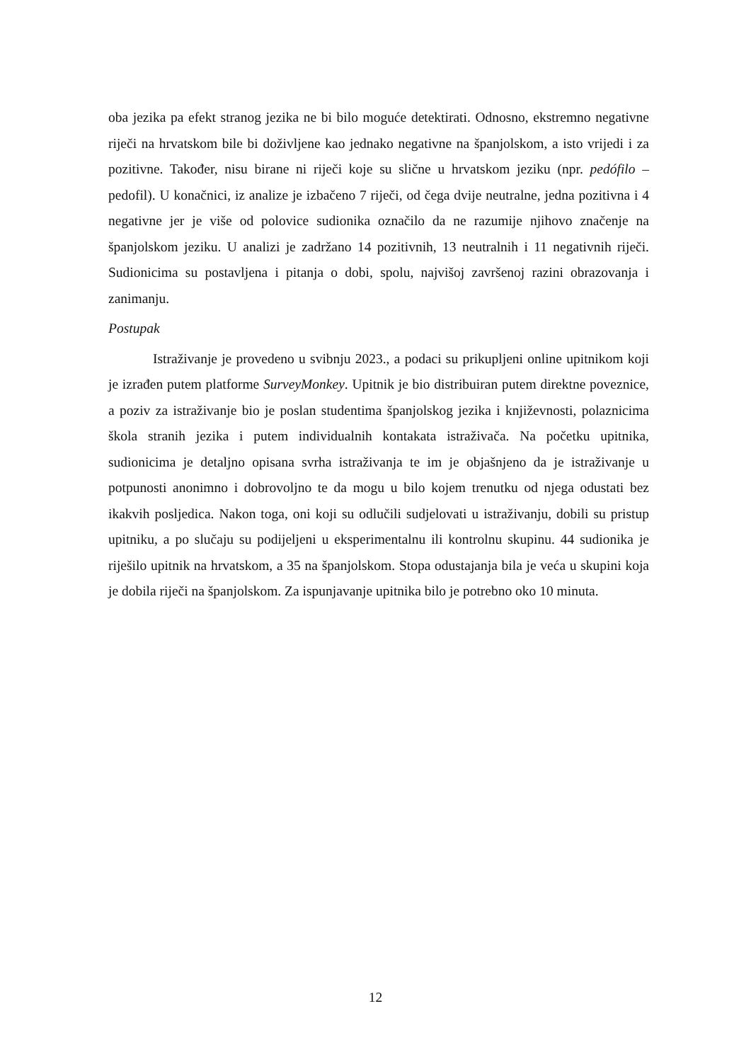oba jezika pa efekt stranog jezika ne bi bilo moguće detektirati. Odnosno, ekstremno negativne riječi na hrvatskom bile bi doživljene kao jednako negativne na španjolskom, a isto vrijedi i za pozitivne. Također, nisu birane ni riječi koje su slične u hrvatskom jeziku (npr. pedófilo – pedofil). U konačnici, iz analize je izbačeno 7 riječi, od čega dvije neutralne, jedna pozitivna i 4 negativne jer je više od polovice sudionika označilo da ne razumije njihovo značenje na španjolskom jeziku. U analizi je zadržano 14 pozitivnih, 13 neutralnih i 11 negativnih riječi. Sudionicima su postavljena i pitanja o dobi, spolu, najvišoj završenoj razini obrazovanja i zanimanju.
Postupak
Istraživanje je provedeno u svibnju 2023., a podaci su prikupljeni online upitnikom koji je izrađen putem platforme SurveyMonkey. Upitnik je bio distribuiran putem direktne poveznice, a poziv za istraživanje bio je poslan studentima španjolskog jezika i književnosti, polaznicima škola stranih jezika i putem individualnih kontakata istraživača. Na početku upitnika, sudionicima je detaljno opisana svrha istraživanja te im je objašnjeno da je istraživanje u potpunosti anonimno i dobrovoljno te da mogu u bilo kojem trenutku od njega odustati bez ikakvih posljedica. Nakon toga, oni koji su odlučili sudjelovati u istraživanju, dobili su pristup upitniku, a po slučaju su podijeljeni u eksperimentalnu ili kontrolnu skupinu. 44 sudionika je riješilo upitnik na hrvatskom, a 35 na španjolskom. Stopa odustajanja bila je veća u skupini koja je dobila riječi na španjolskom. Za ispunjavanje upitnika bilo je potrebno oko 10 minuta.
12